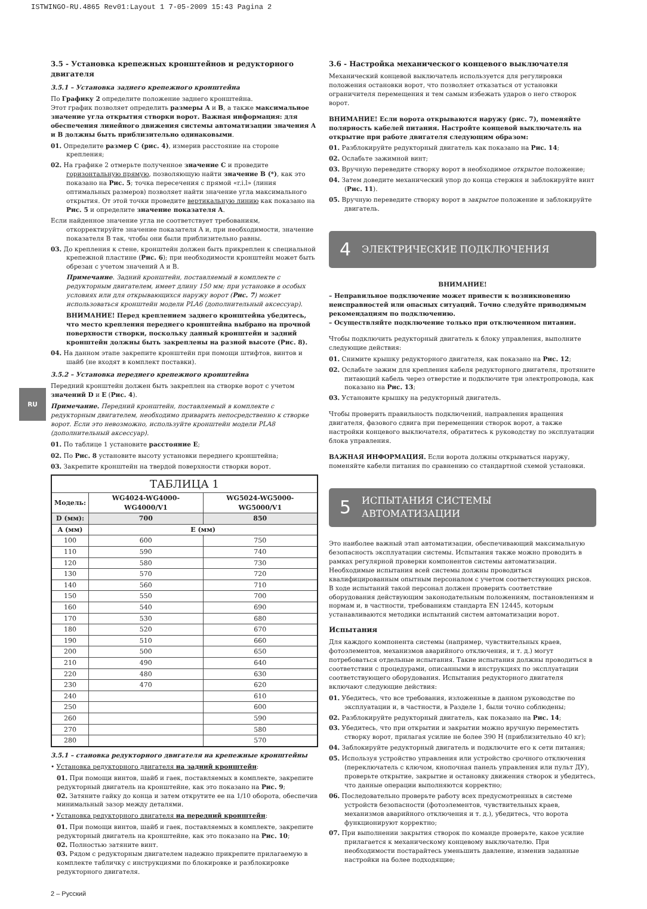ISTWINGO-RU.4865 Rev01:Layout 1 7-05-2009 15:43 Pagina 2
RU
3.5 - Установка крепежных кронштейнов и редукторного двигателя
3.5.1 – Установка заднего крепежного кронштейна
По Графику 2 определите положение заднего кронштейна.
Этот график позволяет определить размеры A и B, а также максимальное значение угла открытия створки ворот. Важная информация: для обеспечения линейного движения системы автоматизации значения A и B должны быть приблизительно одинаковыми.
01. Определите размер C (рис. 4), измерив расстояние на стороне крепления;
02. На графике 2 отмерьте полученное значение C и проведите горизонтальную прямую, позволяющую найти значение B (*), как это показано на Рис. 5; точка пересечения с прямой «r.i.l» (линия оптимальных размеров) позволяет найти значение угла максимального открытия. От этой точки проведите вертикальную линию как показано на Рис. 5 и определите значение показателя A.
Если найденное значение угла не соответствует требованиям, откорректируйте значение показателя A и, при необходимости, значение показателя B так, чтобы они были приблизительно равны.
03. До крепления к стене, кронштейн должен быть прикреплен к специальной крепежной пластине (Рис. 6); при необходимости кронштейн может быть обрезан с учетом значений A и B.
Примечание. Задний кронштейн, поставляемый в комплекте с редукторным двигателем, имеет длину 150 мм; при установке в особых условиях или для открывающихся наружу ворот (Рис. 7) может использоваться кронштейн модели PLA6 (дополнительный аксессуар).
ВНИМАНИЕ! Перед креплением заднего кронштейна убедитесь, что место крепления переднего кронштейна выбрано на прочной поверхности створки, поскольку данный кронштейн и задний кронштейн должны быть закреплены на разной высоте (Рис. 8).
04. На данном этапе закрепите кронштейн при помощи штифтов, винтов и шайб (не входят в комплект поставки).
3.5.2 – Установка переднего крепежного кронштейна
Передний кронштейн должен быть закреплен на створке ворот с учетом значений D и E (Рис. 4).
Примечание. Передний кронштейн, поставляемый в комплекте с редукторным двигателем, необходимо приварить непосредственно к створке ворот. Если это невозможно, используйте кронштейн модели PLA8 (дополнительный аксессуар).
01. По таблице 1 установите расстояние E;
02. По Рис. 8 установите высоту установки переднего кронштейна;
03. Закрепите кронштейн на твердой поверхности створки ворот.
| ТАБЛИЦА 1 | | |
| --- | --- | --- |
| Модель: | WG4024-WG4000-WG4000/V1 | WG5024-WG5000-WG5000/V1 |
| D (мм): | 700 | 850 |
| A (мм) | E (мм) | |
| 100 | 600 | 750 |
| 110 | 590 | 740 |
| 120 | 580 | 730 |
| 130 | 570 | 720 |
| 140 | 560 | 710 |
| 150 | 550 | 700 |
| 160 | 540 | 690 |
| 170 | 530 | 680 |
| 180 | 520 | 670 |
| 190 | 510 | 660 |
| 200 | 500 | 650 |
| 210 | 490 | 640 |
| 220 | 480 | 630 |
| 230 | 470 | 620 |
| 240 | | 610 |
| 250 | | 600 |
| 260 | | 590 |
| 270 | | 580 |
| 280 | | 570 |
3.5.1 – становка редукторного двигателя на крепежные кронштейны
• Установка редукторного двигателя на задний кронштейн:
01. При помощи винтов, шайб и гаек, поставляемых в комплекте, закрепите редукторный двигатель на кронштейне, как это показано на Рис. 9;
02. Затяните гайку до конца и затем открутите ее на 1/10 оборота, обеспечив минимальный зазор между деталями.
• Установка редукторного двигателя на передний кронштейн:
01. При помощи винтов, шайб и гаек, поставляемых в комплекте, закрепите редукторный двигатель на кронштейне, как это показано на Рис. 10;
02. Полностью затяните винт.
03. Рядом с редукторным двигателем надежно прикрепите прилагаемую в комплекте табличку с инструкциями по блокировке и разблокировке редукторного двигателя.
3.6 - Настройка механического концевого выключателя
Механический концевой выключатель используется для регулировки положения остановки ворот, что позволяет отказаться от установки ограничителя перемещения и тем самым избежать ударов о него створок ворот.
ВНИМАНИЕ! Если ворота открываются наружу (рис. 7), поменяйте полярность кабелей питания. Настройте концевой выключатель на открытие при работе двигателя следующим образом:
01. Разблокируйте редукторный двигатель как показано на Рис. 14;
02. Ослабьте зажимной винт;
03. Вручную переведите створку ворот в необходимое открытое положение;
04. Затем доведите механический упор до конца стержня и заблокируйте винт (Рис. 11).
05. Вручную переведите створку ворот в закрытое положение и заблокируйте двигатель.
4 ЭЛЕКТРИЧЕСКИЕ ПОДКЛЮЧЕНИЯ
ВНИМАНИЕ!
– Неправильное подключение может привести к возникновению неисправностей или опасных ситуаций. Точно следуйте приводимым рекомендациям по подключению.
– Осуществляйте подключение только при отключенном питании.
Чтобы подключить редукторный двигатель к блоку управления, выполните следующие действия:
01. Снимите крышку редукторного двигателя, как показано на Рис. 12;
02. Ослабьте зажим для крепления кабеля редукторного двигателя, протяните питающий кабель через отверстие и подключите три электропровода, как показано на Рис. 13;
03. Установите крышку на редукторный двигатель.
Чтобы проверить правильность подключений, направления вращения двигателя, фазового сдвига при перемещении створок ворот, а также настройки концевого выключателя, обратитесь к руководству по эксплуатации блока управления.
ВАЖНАЯ ИНФОРМАЦИЯ. Если ворота должны открываться наружу, поменяйте кабели питания по сравнению со стандартной схемой установки.
5 ИСПЫТАНИЯ СИСТЕМЫ АВТОМАТИЗАЦИИ
Это наиболее важный этап автоматизации, обеспечивающий максимальную безопасность эксплуатации системы. Испытания также можно проводить в рамках регулярной проверки компонентов системы автоматизации.
Необходимые испытания всей системы должны проводиться квалифицированным опытным персоналом с учетом соответствующих рисков. В ходе испытаний такой персонал должен проверить соответствие оборудования действующим законодательным положениям, постановлениям и нормам и, в частности, требованиям стандарта EN 12445, которым устанавливаются методики испытаний систем автоматизации ворот.
Испытания
Для каждого компонента системы (например, чувствительных краев, фотоэлементов, механизмов аварийного отключения, и т. д.) могут потребоваться отдельные испытания. Такие испытания должны проводиться в соответствии с процедурами, описанными в инструкциях по эксплуатации соответствующего оборудования. Испытания редукторного двигателя включают следующие действия:
01. Убедитесь, что все требования, изложенные в данном руководстве по эксплуатации и, в частности, в Разделе 1, были точно соблюдены;
02. Разблокируйте редукторный двигатель, как показано на Рис. 14;
03. Убедитесь, что при открытии и закрытии можно вручную переместить створку ворот, прилагая усилие не более 390 Н (приблизительно 40 кг);
04. Заблокируйте редукторный двигатель и подключите его к сети питания;
05. Используя устройство управления или устройство срочного отключения (переключатель с ключом, кнопочная панель управления или пульт ДУ), проверьте открытие, закрытие и остановку движения створок и убедитесь, что данные операции выполняются корректно;
06. Последовательно проверьте работу всех предусмотренных в системе устройств безопасности (фотоэлементов, чувствительных краев, механизмов аварийного отключения и т. д.), убедитесь, что ворота функционируют корректно;
07. При выполнении закрытия створок по команде проверьте, какое усилие прилагается к механическому концевому выключателю. При необходимости постарайтесь уменьшить давление, изменив заданные настройки на более подходящие;
2 – Русский